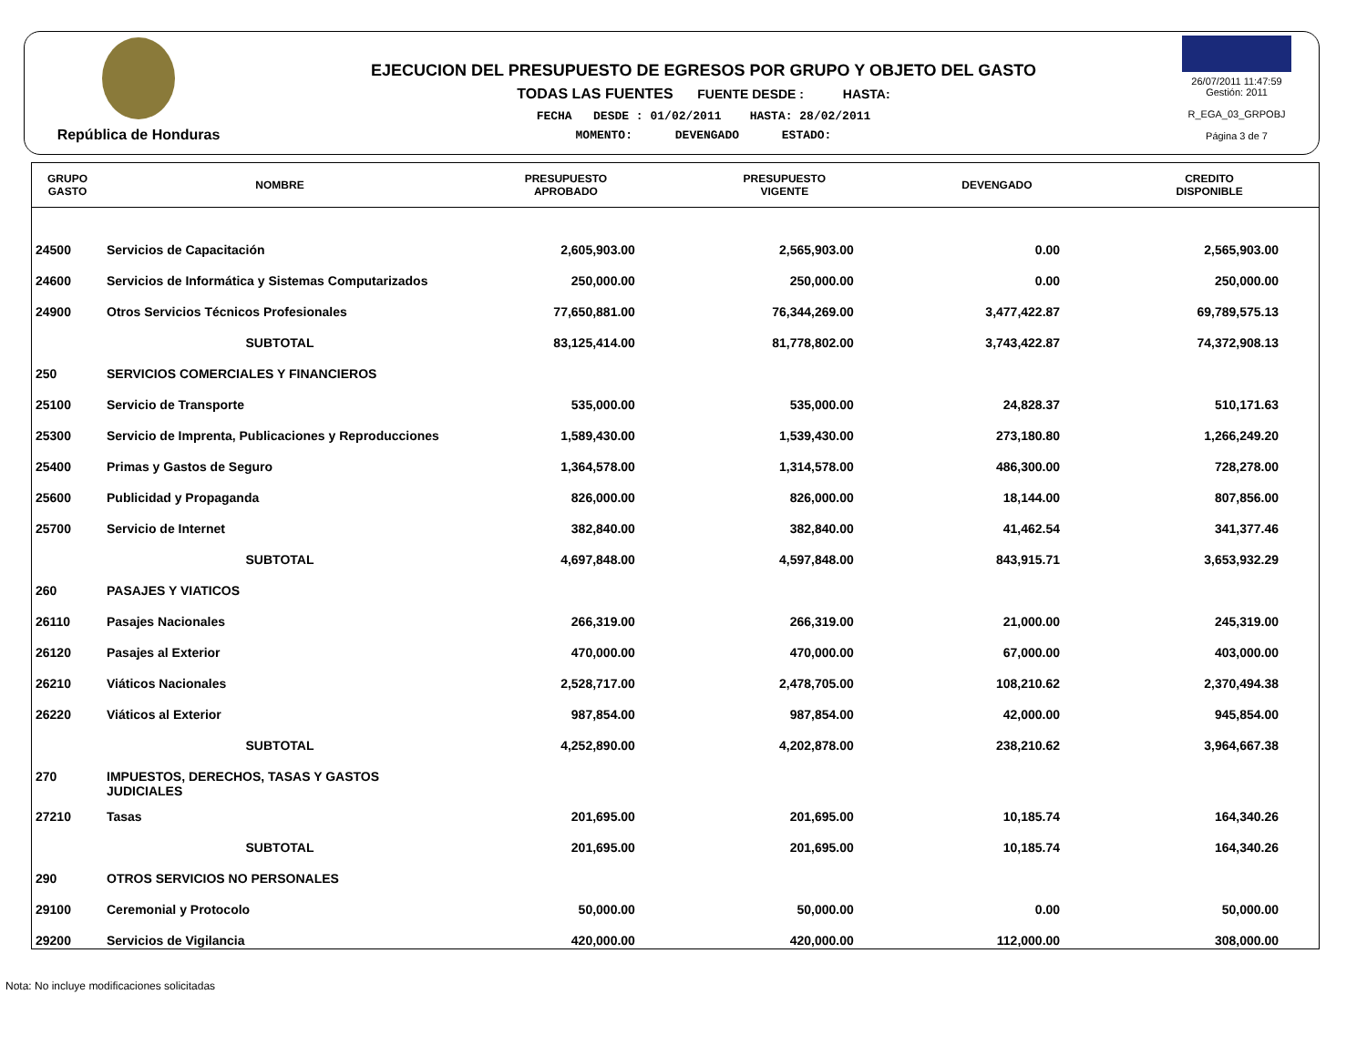República de Honduras
EJECUCION DEL PRESUPUESTO DE EGRESOS POR GRUPO Y OBJETO DEL GASTO
TODAS LAS FUENTES FUENTE DESDE : HASTA:
FECHA DESDE : 01/02/2011 HASTA: 28/02/2011
MOMENTO: DEVENGADO ESTADO:
26/07/2011 11:47:59
Gestión: 2011
R_EGA_03_GRPOBJ
Página 3 de 7
| GRUPO GASTO | NOMBRE | PRESUPUESTO APROBADO | PRESUPUESTO VIGENTE | DEVENGADO | CREDITO DISPONIBLE |
| --- | --- | --- | --- | --- | --- |
| 24500 | Servicios de Capacitación | 2,605,903.00 | 2,565,903.00 | 0.00 | 2,565,903.00 |
| 24600 | Servicios de Informática y Sistemas Computarizados | 250,000.00 | 250,000.00 | 0.00 | 250,000.00 |
| 24900 | Otros Servicios Técnicos Profesionales | 77,650,881.00 | 76,344,269.00 | 3,477,422.87 | 69,789,575.13 |
| | SUBTOTAL | 83,125,414.00 | 81,778,802.00 | 3,743,422.87 | 74,372,908.13 |
| 250 | SERVICIOS COMERCIALES Y FINANCIEROS | | | | |
| 25100 | Servicio de Transporte | 535,000.00 | 535,000.00 | 24,828.37 | 510,171.63 |
| 25300 | Servicio de Imprenta, Publicaciones y Reproducciones | 1,589,430.00 | 1,539,430.00 | 273,180.80 | 1,266,249.20 |
| 25400 | Primas y Gastos de Seguro | 1,364,578.00 | 1,314,578.00 | 486,300.00 | 728,278.00 |
| 25600 | Publicidad y Propaganda | 826,000.00 | 826,000.00 | 18,144.00 | 807,856.00 |
| 25700 | Servicio de Internet | 382,840.00 | 382,840.00 | 41,462.54 | 341,377.46 |
| | SUBTOTAL | 4,697,848.00 | 4,597,848.00 | 843,915.71 | 3,653,932.29 |
| 260 | PASAJES Y VIATICOS | | | | |
| 26110 | Pasajes Nacionales | 266,319.00 | 266,319.00 | 21,000.00 | 245,319.00 |
| 26120 | Pasajes al Exterior | 470,000.00 | 470,000.00 | 67,000.00 | 403,000.00 |
| 26210 | Viáticos Nacionales | 2,528,717.00 | 2,478,705.00 | 108,210.62 | 2,370,494.38 |
| 26220 | Viáticos al Exterior | 987,854.00 | 987,854.00 | 42,000.00 | 945,854.00 |
| | SUBTOTAL | 4,252,890.00 | 4,202,878.00 | 238,210.62 | 3,964,667.38 |
| 270 | IMPUESTOS, DERECHOS, TASAS Y GASTOS JUDICIALES | | | | |
| 27210 | Tasas | 201,695.00 | 201,695.00 | 10,185.74 | 164,340.26 |
| | SUBTOTAL | 201,695.00 | 201,695.00 | 10,185.74 | 164,340.26 |
| 290 | OTROS SERVICIOS NO PERSONALES | | | | |
| 29100 | Ceremonial y Protocolo | 50,000.00 | 50,000.00 | 0.00 | 50,000.00 |
| 29200 | Servicios de Vigilancia | 420,000.00 | 420,000.00 | 112,000.00 | 308,000.00 |
Nota: No incluye modificaciones solicitadas